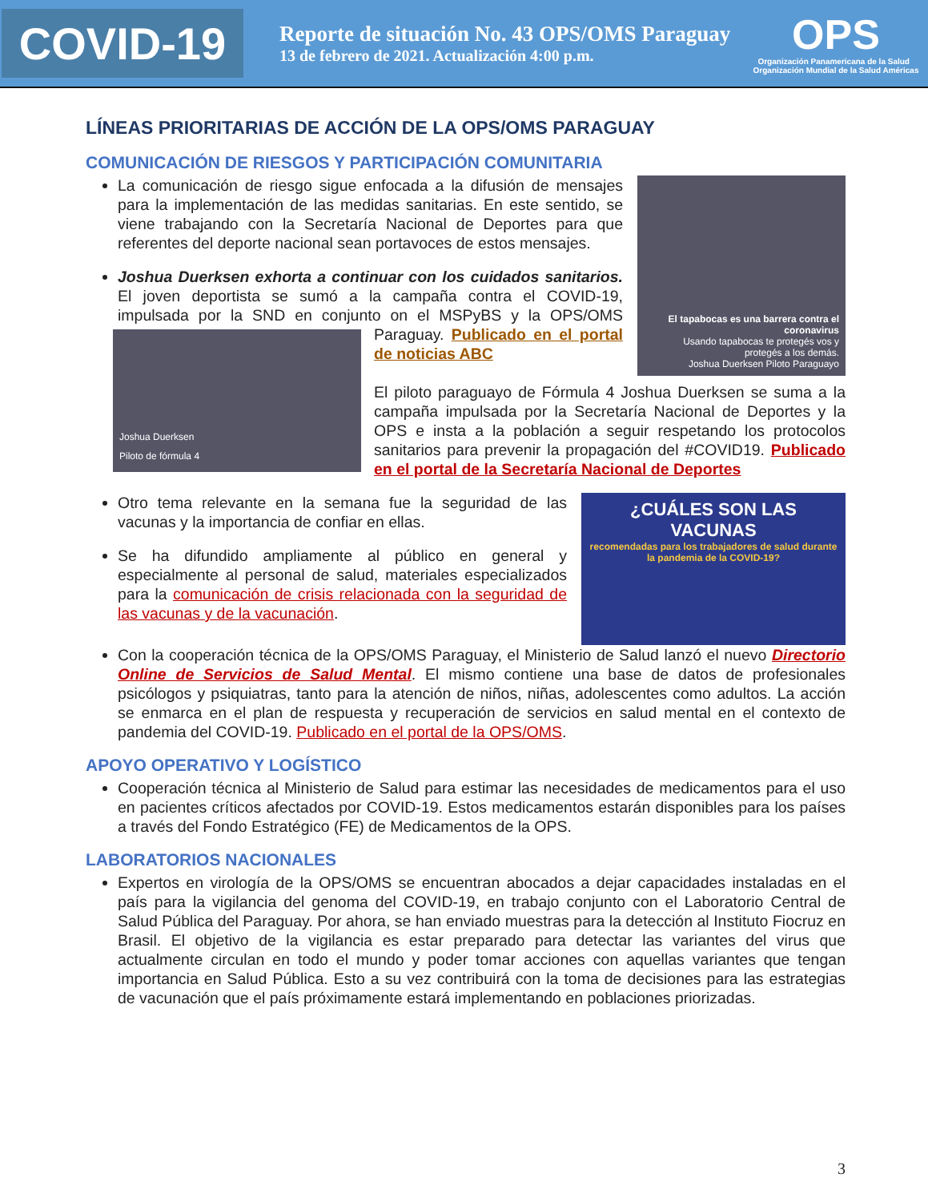COVID-19
Reporte de situación No. 43 OPS/OMS Paraguay
13 de febrero de 2021. Actualización 4:00 p.m.
OPS
Organización Panamericana de la Salud Organización Mundial de la Salud Américas
LÍNEAS PRIORITARIAS DE ACCIÓN DE LA OPS/OMS PARAGUAY
COMUNICACIÓN DE RIESGOS Y PARTICIPACIÓN COMUNITARIA
El tapabocas es una barrera contra el coronavirus
Usando tapabocas te protegés vos y protegés a los demás.
Joshua Duerksen Piloto Paraguayo
La comunicación de riesgo sigue enfocada a la difusión de mensajes para la implementación de las medidas sanitarias. En este sentido, se viene trabajando con la Secretaría Nacional de Deportes para que referentes del deporte nacional sean portavoces de estos mensajes.
Joshua Duerksen exhorta a continuar con los cuidados sanitarios. El joven deportista se sumó a la campaña contra el COVID-19, impulsada por la SND en conjunto on el MSPyBS y la
Joshua Duerksen
Piloto de fórmula 4
OPS/OMS Paraguay. Publicado en el portal de noticias ABC
El piloto paraguayo de Fórmula 4 Joshua Duerksen se suma a la campaña impulsada por la Secretaría Nacional de Deportes y la OPS e insta a la población a seguir respetando los protocolos sanitarios para prevenir la propagación del #COVID19. Publicado en el portal de la Secretaría Nacional de Deportes
¿CUÁLES SON LAS VACUNAS
recomendadas para los trabajadores de salud durante la pandemia de la COVID-19?
Otro tema relevante en la semana fue la seguridad de las vacunas y la importancia de confiar en ellas.
Se ha difundido ampliamente al público en general y especialmente al personal de salud, materiales especializados para la comunicación de crisis relacionada con la seguridad de las vacunas y de la vacunación.
Con la cooperación técnica de la OPS/OMS Paraguay, el Ministerio de Salud lanzó el nuevo Directorio Online de Servicios de Salud Mental. El mismo contiene una base de datos de profesionales psicólogos y psiquiatras, tanto para la atención de niños, niñas, adolescentes como adultos. La acción se enmarca en el plan de respuesta y recuperación de servicios en salud mental en el contexto de pandemia del COVID-19. Publicado en el portal de la OPS/OMS.
APOYO OPERATIVO Y LOGÍSTICO
Cooperación técnica al Ministerio de Salud para estimar las necesidades de medicamentos para el uso en pacientes críticos afectados por COVID-19. Estos medicamentos estarán disponibles para los países a través del Fondo Estratégico (FE) de Medicamentos de la OPS.
LABORATORIOS NACIONALES
Expertos en virología de la OPS/OMS se encuentran abocados a dejar capacidades instaladas en el país para la vigilancia del genoma del COVID-19, en trabajo conjunto con el Laboratorio Central de Salud Pública del Paraguay. Por ahora, se han enviado muestras para la detección al Instituto Fiocruz en Brasil. El objetivo de la vigilancia es estar preparado para detectar las variantes del virus que actualmente circulan en todo el mundo y poder tomar acciones con aquellas variantes que tengan importancia en Salud Pública. Esto a su vez contribuirá con la toma de decisiones para las estrategias de vacunación que el país próximamente estará implementando en poblaciones priorizadas.
3